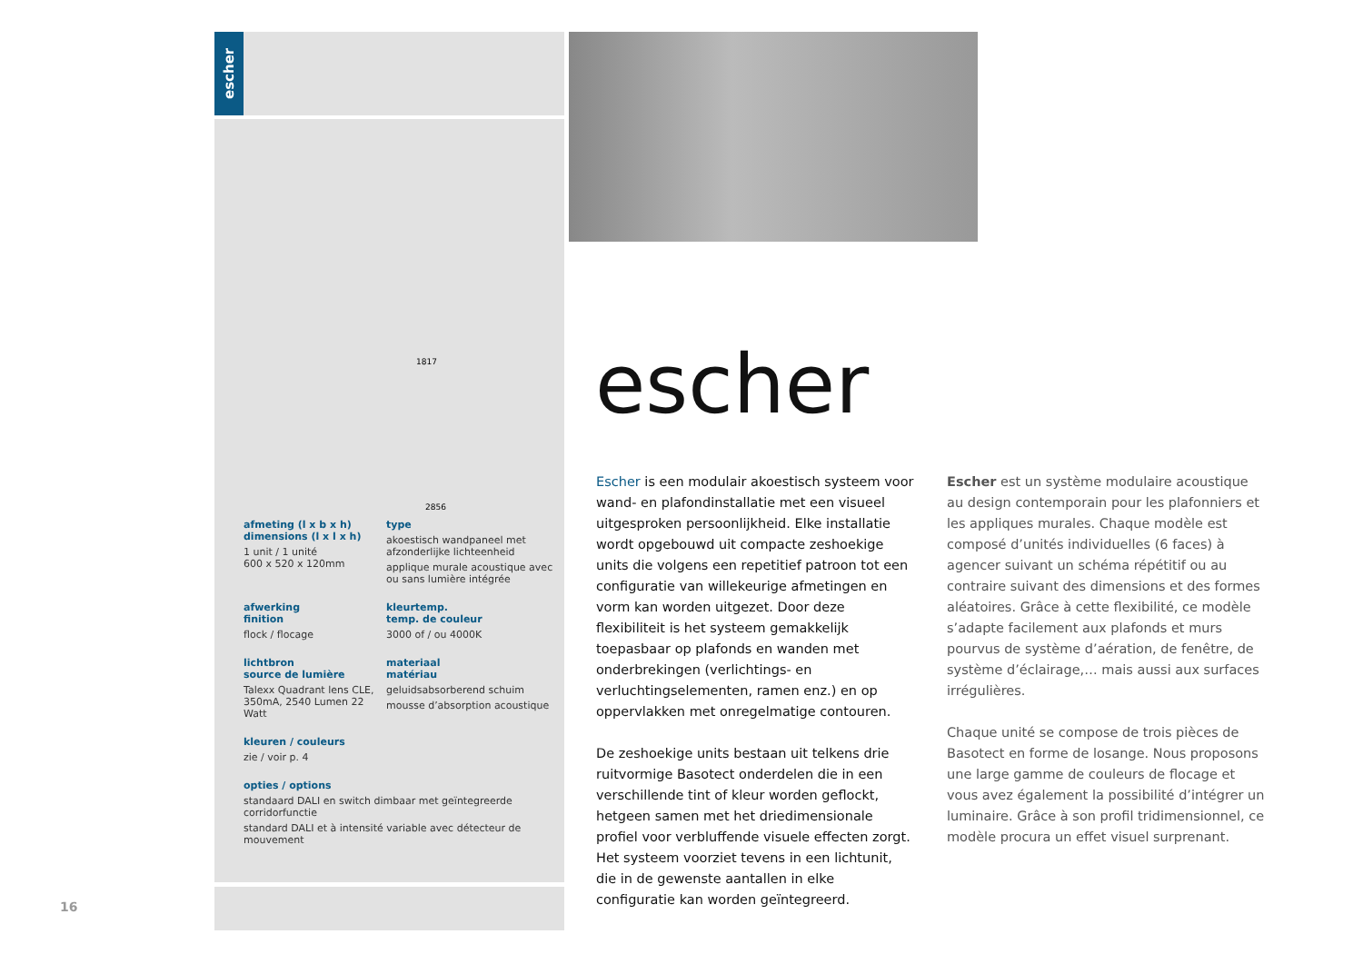escher
1817
2856
afmeting (l x b x h)
dimensions (l x l x h)
1 unit / 1 unité
600 x 520 x 120mm
type
akoestisch wandpaneel met afzonderlijke lichteenheid
applique murale acoustique avec ou sans lumière intégrée
afwerking
finition
flock / flocage
kleurtemp.
temp. de couleur
3000 of / ou 4000K
lichtbron
source de lumière
Talexx Quadrant lens CLE, 350mA, 2540 Lumen 22 Watt
materiaal
matériau
geluidsabsorberend schuim
mousse d’absorption acoustique
kleuren / couleurs
zie / voir p. 4
opties / options
standaard DALI en switch dimbaar met geïntegreerde corridorfunctie
standard DALI et à intensité variable avec détecteur de mouvement
escher
Escher is een modulair akoestisch systeem voor wand- en plafondinstallatie met een visueel uitgesproken persoonlijkheid. Elke installatie wordt opgebouwd uit compacte zeshoekige units die volgens een repetitief patroon tot een configuratie van willekeurige afmetingen en vorm kan worden uitgezet. Door deze flexibiliteit is het systeem gemakkelijk toepasbaar op plafonds en wanden met onderbrekingen (verlichtings- en verluchtingselementen, ramen enz.) en op oppervlakken met onregelmatige contouren.
De zeshoekige units bestaan uit telkens drie ruitvormige Basotect onderdelen die in een verschillende tint of kleur worden geflockt, hetgeen samen met het driedimensionale profiel voor verbluffende visuele effecten zorgt.
Het systeem voorziet tevens in een lichtunit, die in de gewenste aantallen in elke configuratie kan worden geïntegreerd.
Escher est un système modulaire acoustique au design contemporain pour les plafonniers et les appliques murales. Chaque modèle est composé d’unités individuelles (6 faces) à agencer suivant un schéma répétitif ou au contraire suivant des dimensions et des formes aléatoires. Grâce à cette flexibilité, ce modèle s’adapte facilement aux plafonds et murs pourvus de système d’aération, de fenêtre, de système d’éclairage,… mais aussi aux surfaces irrégulières.
Chaque unité se compose de trois pièces de Basotect en forme de losange. Nous proposons une large gamme de couleurs de flocage et vous avez également la possibilité d’intégrer un luminaire. Grâce à son profil tridimensionnel, ce modèle procura un effet visuel surprenant.
16